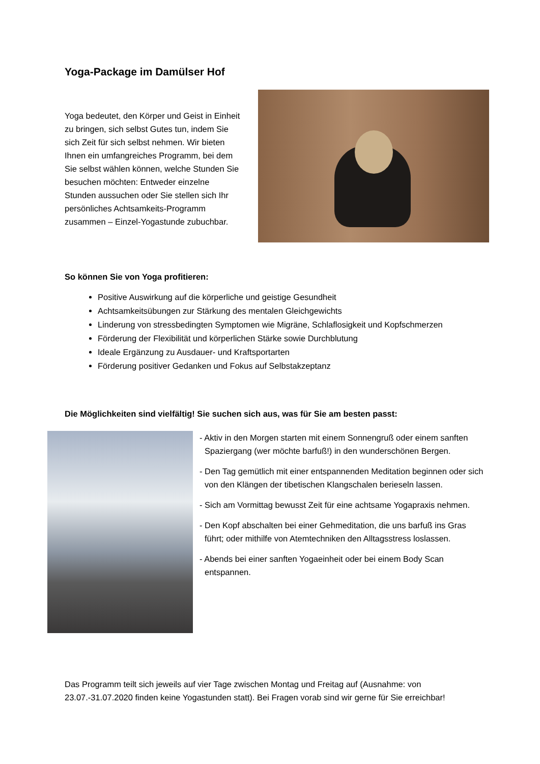Yoga-Package im Damülser Hof
Yoga bedeutet, den Körper und Geist in Einheit zu bringen, sich selbst Gutes tun, indem Sie sich Zeit für sich selbst nehmen. Wir bieten Ihnen ein umfangreiches Programm, bei dem Sie selbst wählen können, welche Stunden Sie besuchen möchten: Entweder einzelne Stunden aussuchen oder Sie stellen sich Ihr persönliches Achtsamkeits-Programm zusammen – Einzel-Yogastunde zubuchbar.
So können Sie von Yoga profitieren:
Positive Auswirkung auf die körperliche und geistige Gesundheit
Achtsamkeitsübungen zur Stärkung des mentalen Gleichgewichts
Linderung von stressbedingten Symptomen wie Migräne, Schlaflosigkeit und Kopfschmerzen
Förderung der Flexibilität und körperlichen Stärke sowie Durchblutung
Ideale Ergänzung zu Ausdauer- und Kraftsportarten
Förderung positiver Gedanken und Fokus auf Selbstakzeptanz
Die Möglichkeiten sind vielfältig! Sie suchen sich aus, was für Sie am besten passt:
- Aktiv in den Morgen starten mit einem Sonnengruß oder einem sanften Spaziergang (wer möchte barfuß!) in den wunderschönen Bergen.
- Den Tag gemütlich mit einer entspannenden Meditation beginnen oder sich von den Klängen der tibetischen Klangschalen berieseln lassen.
- Sich am Vormittag bewusst Zeit für eine achtsame Yogapraxis nehmen.
- Den Kopf abschalten bei einer Gehmeditation, die uns barfuß ins Gras führt; oder mithilfe von Atemtechniken den Alltagsstress loslassen.
- Abends bei einer sanften Yogaeinheit oder bei einem Body Scan entspannen.
Das Programm teilt sich jeweils auf vier Tage zwischen Montag und Freitag auf (Ausnahme: von 23.07.-31.07.2020 finden keine Yogastunden statt). Bei Fragen vorab sind wir gerne für Sie erreichbar!